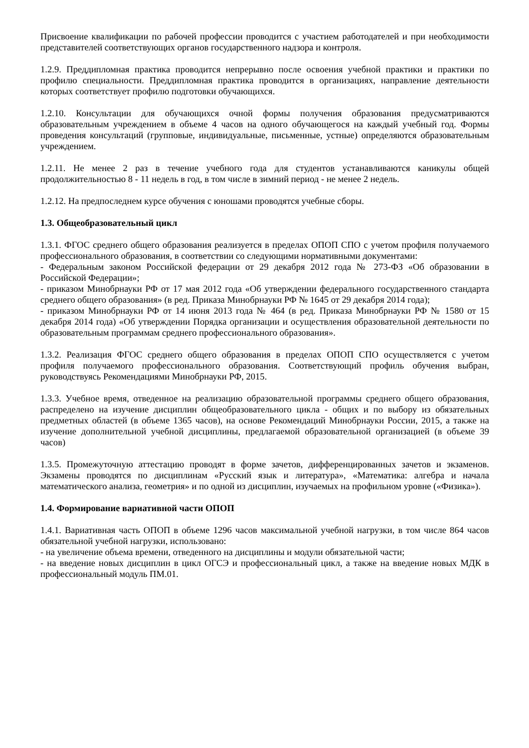Присвоение квалификации по рабочей профессии проводится с участием работодателей и при необходимости представителей соответствующих органов государственного надзора и контроля.
1.2.9. Преддипломная практика проводится непрерывно после освоения учебной практики и практики по профилю специальности. Преддипломная практика проводится в организациях, направление деятельности которых соответствует профилю подготовки обучающихся.
1.2.10. Консультации для обучающихся очной формы получения образования предусматриваются образовательным учреждением в объеме 4 часов на одного обучающегося на каждый учебный год. Формы проведения консультаций (групповые, индивидуальные, письменные, устные) определяются образовательным учреждением.
1.2.11. Не менее 2 раз в течение учебного года для студентов устанавливаются каникулы общей продолжительностью 8 - 11 недель в год, в том числе в зимний период - не менее 2 недель.
1.2.12. На предпоследнем курсе обучения с юношами проводятся учебные сборы.
1.3. Общеобразовательный цикл
1.3.1. ФГОС среднего общего образования реализуется в пределах ОПОП СПО с учетом профиля получаемого профессионального образования, в соответствии со следующими нормативными документами:
- Федеральным законом Российской федерации от 29 декабря 2012 года № 273-ФЗ «Об образовании в Российской Федерации»;
- приказом Минобрнауки РФ от 17 мая 2012 года «Об утверждении федерального государственного стандарта среднего общего образования» (в ред. Приказа Минобрнауки РФ № 1645 от 29 декабря 2014 года);
- приказом Минобрнауки РФ от 14 июня 2013 года № 464 (в ред. Приказа Минобрнауки РФ № 1580 от 15 декабря 2014 года) «Об утверждении Порядка организации и осуществления образовательной деятельности по образовательным программам среднего профессионального образования».
1.3.2. Реализация ФГОС среднего общего образования в пределах ОПОП СПО осуществляется с учетом профиля получаемого профессионального образования. Соответствующий профиль обучения выбран, руководствуясь Рекомендациями Минобрнауки РФ, 2015.
1.3.3. Учебное время, отведенное на реализацию образовательной программы среднего общего образования, распределено на изучение дисциплин общеобразовательного цикла - общих и по выбору из обязательных предметных областей (в объеме 1365 часов), на основе Рекомендаций Минобрнауки России, 2015, а также на изучение дополнительной учебной дисциплины, предлагаемой образовательной организацией (в объеме 39 часов)
1.3.5. Промежуточную аттестацию проводят в форме зачетов, дифференцированных зачетов и экзаменов. Экзамены проводятся по дисциплинам «Русский язык и литература», «Математика: алгебра и начала математического анализа, геометрия» и по одной из дисциплин, изучаемых на профильном уровне («Физика»).
1.4. Формирование вариативной части ОПОП
1.4.1. Вариативная часть ОПОП в объеме 1296 часов максимальной учебной нагрузки, в том числе 864 часов обязательной учебной нагрузки, использовано:
- на увеличение объема времени, отведенного на дисциплины и модули обязательной части;
- на введение новых дисциплин в цикл ОГСЭ и профессиональный цикл, а также на введение новых МДК в профессиональный модуль ПМ.01.